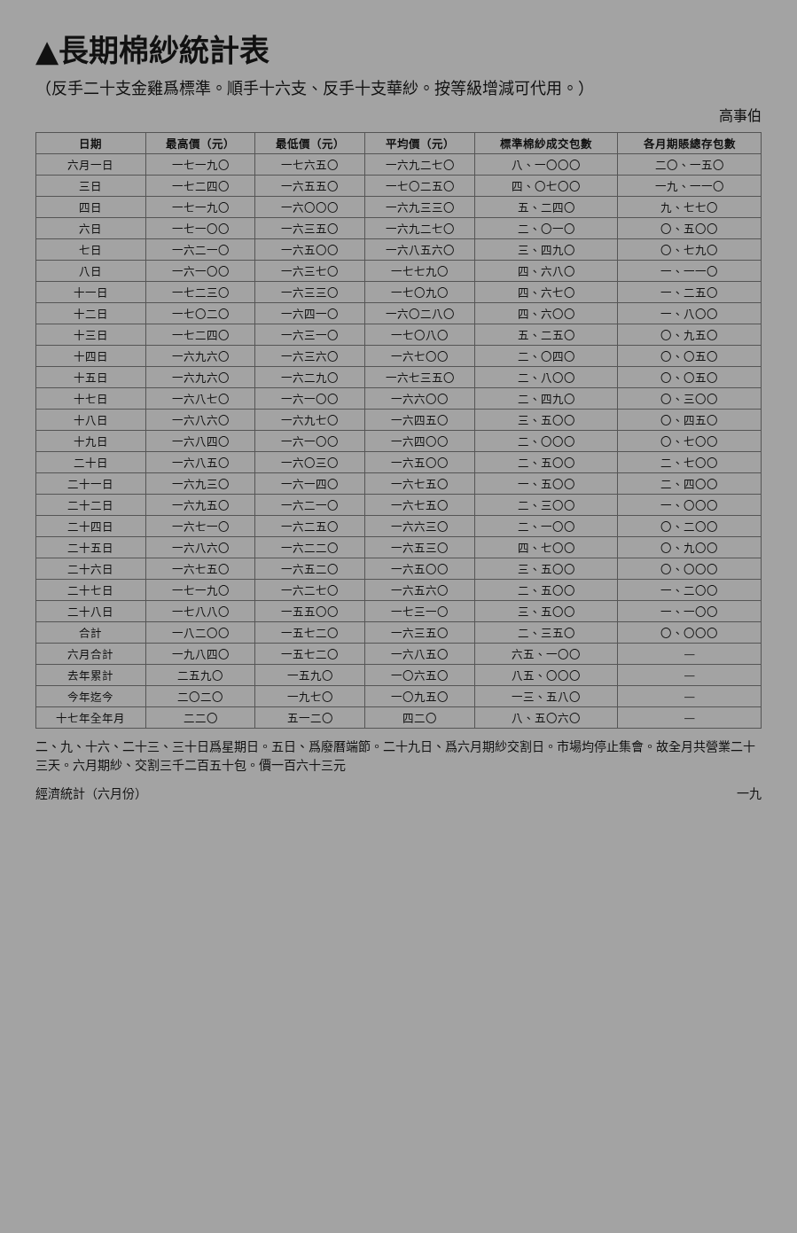▲長期棉紗統計表
（反手二十支金雞爲標準。順手十六支、反手十支華紗。按等級增減可代用。）
高事伯
| 日期 | 最高價（元） | 最低價（元） | 平均價（元） | 標準棉紗成交包數 | 各月期賬總存包數 |
| --- | --- | --- | --- | --- | --- |
| 六月一日 | 一七一九〇 | 一七六五〇 | 一六九二七〇 | 八、一〇〇〇 | 二〇、一五〇 |
| 三日 | 一七二四〇 | 一六五五〇 | 一七〇二五〇 | 四、〇七〇〇 | 一九、一一〇 |
| 四日 | 一七一九〇 | 一六〇〇〇 | 一六九三三〇 | 五、二四〇 | 九、七七〇 |
| 六日 | 一七一〇〇 | 一六三五〇 | 一六九二七〇 | 二、〇一〇 | 〇、五〇〇 |
| 七日 | 一六二一〇 | 一六五〇〇 | 一六八五六〇 | 三、四九〇 | 〇、七九〇 |
| 八日 | 一六一〇〇 | 一六三七〇 | 一七七九〇 | 四、六八〇 | 一、一一〇 |
| 十一日 | 一七二三〇 | 一六三三〇 | 一七〇九〇 | 四、六七〇 | 一、二五〇 |
| 十二日 | 一七〇二〇 | 一六四一〇 | 一六〇二八〇 | 四、六〇〇 | 一、八〇〇 |
| 十三日 | 一七二四〇 | 一六三一〇 | 一七〇八〇 | 五、二五〇 | 〇、九五〇 |
| 十四日 | 一六九六〇 | 一六三六〇 | 一六七〇〇 | 二、〇四〇 | 〇、〇五〇 |
| 十五日 | 一六九六〇 | 一六二九〇 | 一六七三五〇 | 二、八〇〇 | 〇、〇五〇 |
| 十七日 | 一六八七〇 | 一六一〇〇 | 一六六〇〇 | 二、四九〇 | 〇、三〇〇 |
| 十八日 | 一六八六〇 | 一六九七〇 | 一六四五〇 | 三、五〇〇 | 〇、四五〇 |
| 十九日 | 一六八四〇 | 一六一〇〇 | 一六四〇〇 | 二、〇〇〇 | 〇、七〇〇 |
| 二十日 | 一六八五〇 | 一六〇三〇 | 一六五〇〇 | 二、五〇〇 | 二、七〇〇 |
| 二十一日 | 一六九三〇 | 一六一四〇 | 一六七五〇 | 一、五〇〇 | 二、四〇〇 |
| 二十二日 | 一六九五〇 | 一六二一〇 | 一六七五〇 | 二、三〇〇 | 一、〇〇〇 |
| 二十四日 | 一六七一〇 | 一六二五〇 | 一六六三〇 | 二、一〇〇 | 〇、二〇〇 |
| 二十五日 | 一六八六〇 | 一六二二〇 | 一六五三〇 | 四、七〇〇 | 〇、九〇〇 |
| 二十六日 | 一六七五〇 | 一六五二〇 | 一六五〇〇 | 三、五〇〇 | 〇、〇〇〇 |
| 二十七日 | 一七一九〇 | 一六二七〇 | 一六五六〇 | 二、五〇〇 | 一、二〇〇 |
| 二十八日 | 一七八八〇 | 一五五〇〇 | 一七三一〇 | 三、五〇〇 | 一、一〇〇 |
| 合計 | 一八二〇〇 | 一五七二〇 | 一六三五〇 | 二、三五〇 | 〇、〇〇〇 |
| 六月合計 | 一九八四〇 | 一五七二〇 | 一六八五〇 | 六五、一〇〇 | — |
| 去年累計 | 二五九〇 | 一五九〇 | 一〇六五〇 | 八五、〇〇〇 | — |
| 今年迄今 | 二〇二〇 | 一九七〇 | 一〇九五〇 | 一三、五八〇 | — |
| 十七年全年月 | 二二〇 | 五一二〇 | 四二〇 | 八、五〇六〇 | — |
二、九、十六、二十三、三十日爲星期日。五日、爲廢曆端節。二十九日、爲六月期紗交割日。市場均停止集會。故全月共營業二十三天。六月期紗、交割三千二百五十包。價一百六十三元
經濟統計（六月份） 一九